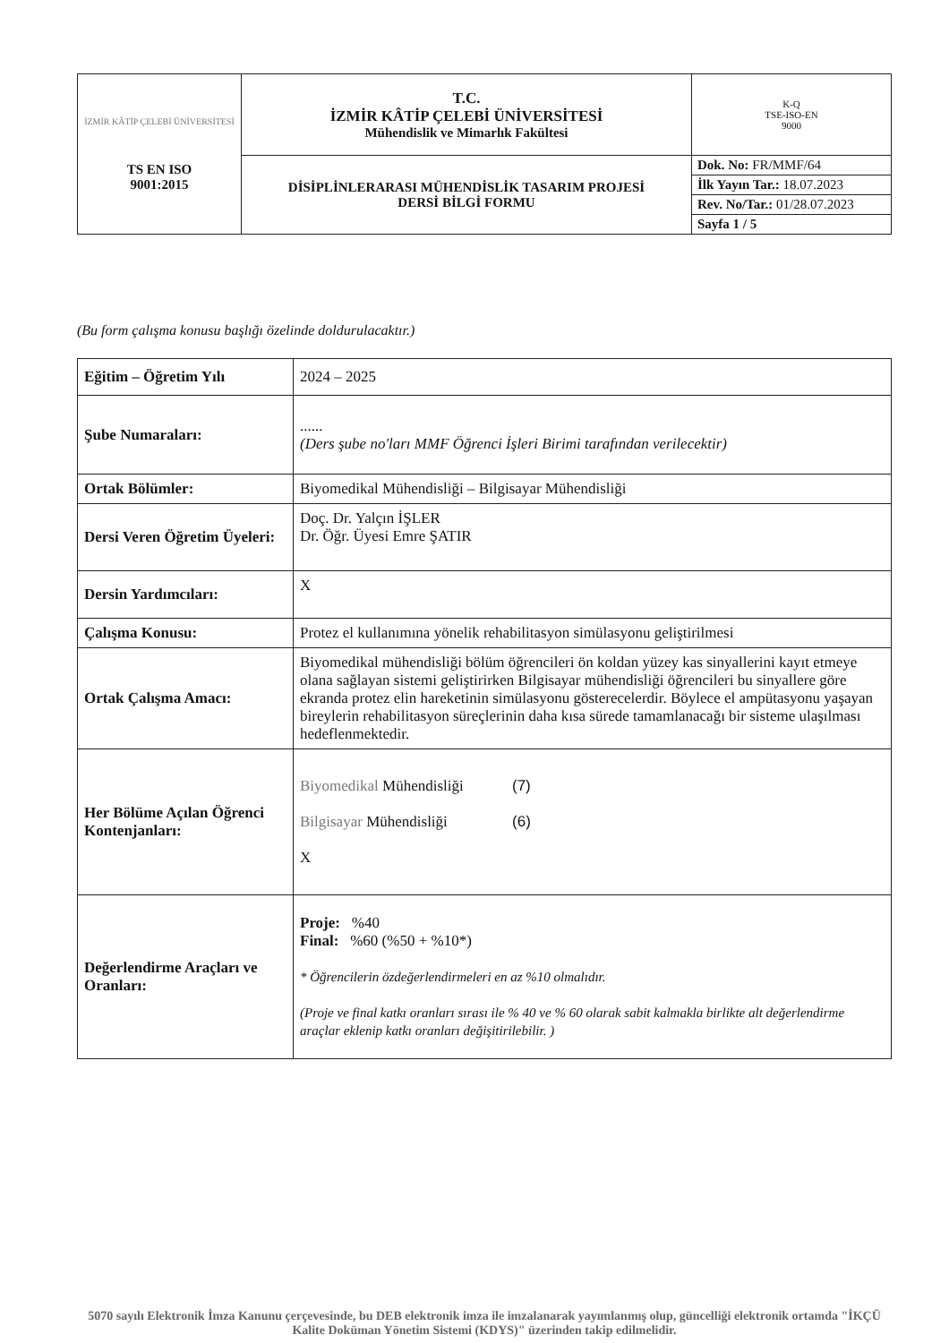| İZMİR KÂTİP ÇELEBİ ÜNİVERSİTESİ TS EN ISO 9001:2015 | T.C. İZMİR KÂTİP ÇELEBİ ÜNİVERSİTESİ Mühendislik ve Mimarlık Fakültesi | K-Q TSE-ISO-EN 9000 |
| | DİSİPLİNLERARASI MÜHENDİSLİK TASARIM PROJESİ DERSİ BİLGİ FORMU | Dok. No: FR/MMF/64 |
| | | İlk Yayın Tar.: 18.07.2023 |
| | | Rev. No/Tar.: 01/28.07.2023 |
| | | Sayfa 1 / 5 |
(Bu form çalışma konusu başlığı özelinde doldurulacaktır.)
| Eğitim – Öğretim Yılı | 2024 – 2025 |
| Şube Numaraları: | ...... (Ders şube no'ları MMF Öğrenci İşleri Birimi tarafından verilecektir) |
| Ortak Bölümler: | Biyomedikal Mühendisliği – Bilgisayar Mühendisliği |
| Dersi Veren Öğretim Üyeleri: | Doç. Dr. Yalçın İŞLER Dr. Öğr. Üyesi Emre ŞATIR |
| Dersin Yardımcıları: | X |
| Çalışma Konusu: | Protez el kullanımına yönelik rehabilitasyon simülasyonu geliştirilmesi |
| Ortak Çalışma Amacı: | Biyomedikal mühendisliği bölüm öğrencileri ön koldan yüzey kas sinyallerini kayıt etmeye olana sağlayan sistemi geliştirirken Bilgisayar mühendisliği öğrencileri bu sinyallere göre ekranda protez elin hareketinin simülasyonu gösterecelerdir. Böylece el ampütasyonu yaşayan bireylerin rehabilitasyon süreçlerinin daha kısa sürede tamamlanacağı bir sisteme ulaşılması hedeflenmektedir. |
| Her Bölüme Açılan Öğrenci Kontenjanları: | Biyomedikal Mühendisliği (7) Bilgisayar Mühendisliği (6) X |
| Değerlendirme Araçları ve Oranları: | Proje: %40 Final: %60 (%50 + %10*) * Öğrencilerin özdeğerlendirmeleri en az %10 olmalıdır. (Proje ve final katkı oranları sırası ile % 40 ve % 60 olarak sabit kalmakla birlikte alt değerlendirme araçlar eklenip katkı oranları değişitirilebilir. ) |
5070 sayılı Elektronik İmza Kanunu çerçevesinde, bu DEB elektronik imza ile imzalanarak yayımlanmış olup, güncelliği elektronik ortamda "İKÇÜ Kalite Doküman Yönetim Sistemi (KDYS)" üzerinden takip edilmelidir.